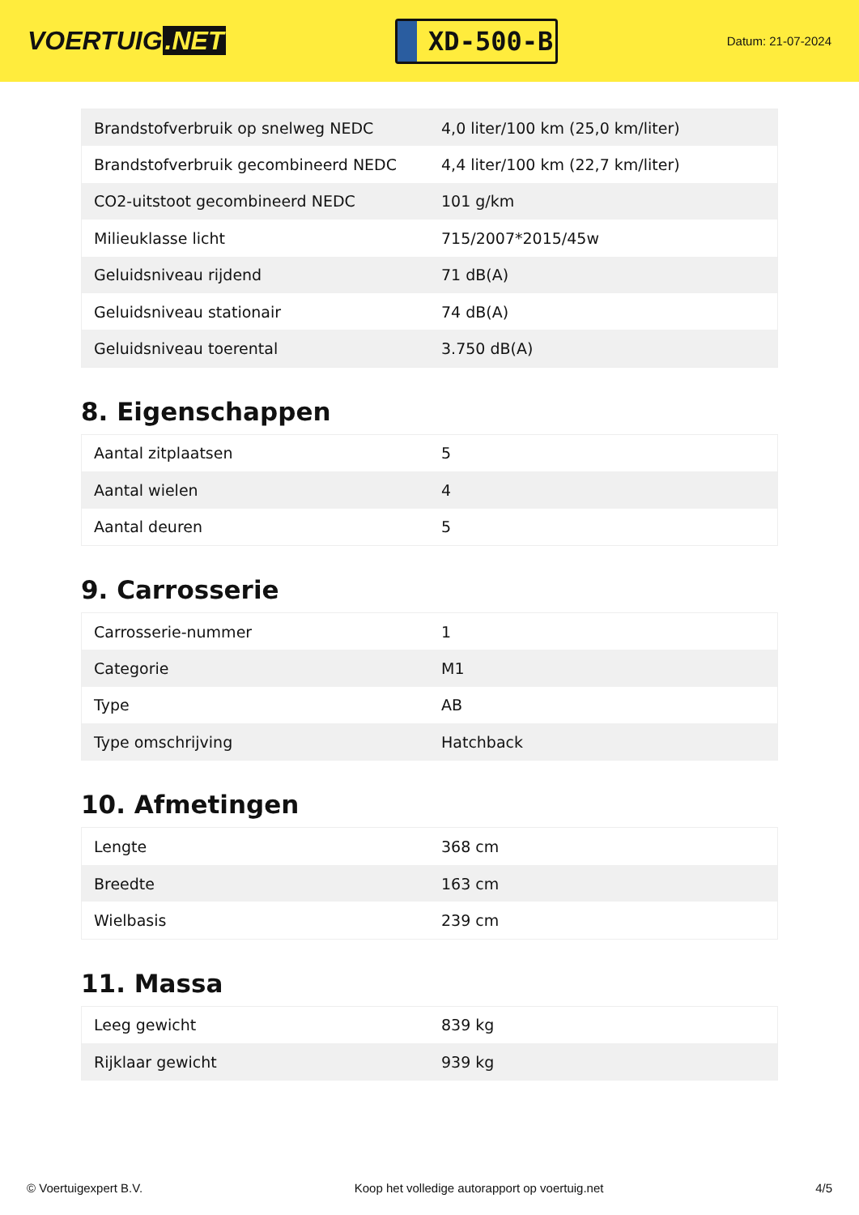VOERTUIG.NET
XD-500-B
Datum: 21-07-2024
| Brandstofverbruik op snelweg NEDC | 4,0 liter/100 km (25,0 km/liter) |
| Brandstofverbruik gecombineerd NEDC | 4,4 liter/100 km (22,7 km/liter) |
| CO2-uitstoot gecombineerd NEDC | 101 g/km |
| Milieuklasse licht | 715/2007*2015/45w |
| Geluidsniveau rijdend | 71 dB(A) |
| Geluidsniveau stationair | 74 dB(A) |
| Geluidsniveau toerental | 3.750 dB(A) |
8. Eigenschappen
| Aantal zitplaatsen | 5 |
| Aantal wielen | 4 |
| Aantal deuren | 5 |
9. Carrosserie
| Carrosserie-nummer | 1 |
| Categorie | M1 |
| Type | AB |
| Type omschrijving | Hatchback |
10. Afmetingen
| Lengte | 368 cm |
| Breedte | 163 cm |
| Wielbasis | 239 cm |
11. Massa
| Leeg gewicht | 839 kg |
| Rijklaar gewicht | 939 kg |
© Voertuigexpert B.V. Koop het volledige autorapport op voertuig.net 4/5